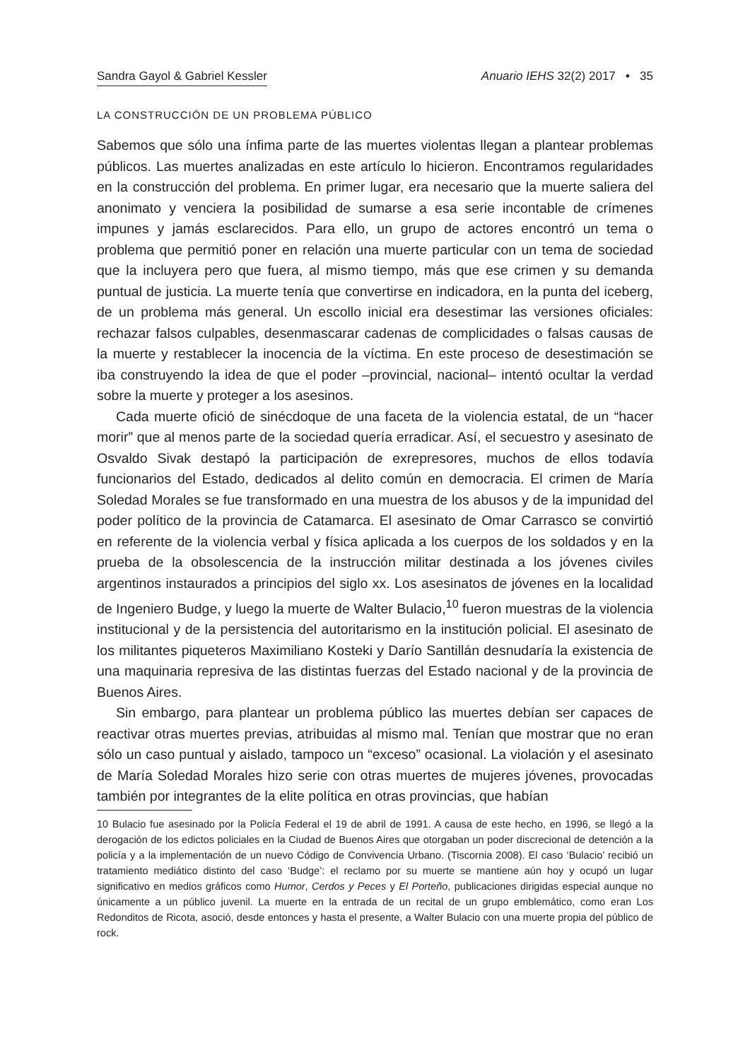Sandra Gayol & Gabriel Kessler Anuario IEHS 32(2) 2017 • 35
LA CONSTRUCCIÓN DE UN PROBLEMA PÚBLICO
Sabemos que sólo una ínfima parte de las muertes violentas llegan a plantear problemas públicos. Las muertes analizadas en este artículo lo hicieron. Encontramos regularidades en la construcción del problema. En primer lugar, era necesario que la muerte saliera del anonimato y venciera la posibilidad de sumarse a esa serie incontable de crímenes impunes y jamás esclarecidos. Para ello, un grupo de actores encontró un tema o problema que permitió poner en relación una muerte particular con un tema de sociedad que la incluyera pero que fuera, al mismo tiempo, más que ese crimen y su demanda puntual de justicia. La muerte tenía que convertirse en indicadora, en la punta del iceberg, de un problema más general. Un escollo inicial era desestimar las versiones oficiales: rechazar falsos culpables, desenmascarar cadenas de complicidades o falsas causas de la muerte y restablecer la inocencia de la víctima. En este proceso de desestimación se iba construyendo la idea de que el poder –provincial, nacional– intentó ocultar la verdad sobre la muerte y proteger a los asesinos.
Cada muerte ofició de sinécdoque de una faceta de la violencia estatal, de un “hacer morir” que al menos parte de la sociedad quería erradicar. Así, el secuestro y asesinato de Osvaldo Sivak destapó la participación de exrepresores, muchos de ellos todavía funcionarios del Estado, dedicados al delito común en democracia. El crimen de María Soledad Morales se fue transformado en una muestra de los abusos y de la impunidad del poder político de la provincia de Catamarca. El asesinato de Omar Carrasco se convirtió en referente de la violencia verbal y física aplicada a los cuerpos de los soldados y en la prueba de la obsolescencia de la instrucción militar destinada a los jóvenes civiles argentinos instaurados a principios del siglo xx. Los asesinatos de jóvenes en la localidad de Ingeniero Budge, y luego la muerte de Walter Bulacio,<sup>10</sup> fueron muestras de la violencia institucional y de la persistencia del autoritarismo en la institución policial. El asesinato de los militantes piqueteros Maximiliano Kosteki y Darío Santillán desnudaría la existencia de una maquinaria represiva de las distintas fuerzas del Estado nacional y de la provincia de Buenos Aires.
Sin embargo, para plantear un problema público las muertes debían ser capaces de reactivar otras muertes previas, atribuidas al mismo mal. Tenían que mostrar que no eran sólo un caso puntual y aislado, tampoco un “exceso” ocasional. La violación y el asesinato de María Soledad Morales hizo serie con otras muertes de mujeres jóvenes, provocadas también por integrantes de la elite política en otras provincias, que habían
10 Bulacio fue asesinado por la Policía Federal el 19 de abril de 1991. A causa de este hecho, en 1996, se llegó a la derogación de los edictos policiales en la Ciudad de Buenos Aires que otorgaban un poder discrecional de detención a la policía y a la implementación de un nuevo Código de Convivencia Urbano. (Tiscornia 2008). El caso ‘Bulacio’ recibió un tratamiento mediático distinto del caso ‘Budge’: el reclamo por su muerte se mantiene aún hoy y ocupó un lugar significativo en medios gráficos como Humor, Cerdos y Peces y El Porteño, publicaciones dirigidas especial aunque no únicamente a un público juvenil. La muerte en la entrada de un recital de un grupo emblemático, como eran Los Redonditos de Ricota, asoció, desde entonces y hasta el presente, a Walter Bulacio con una muerte propia del público de rock.